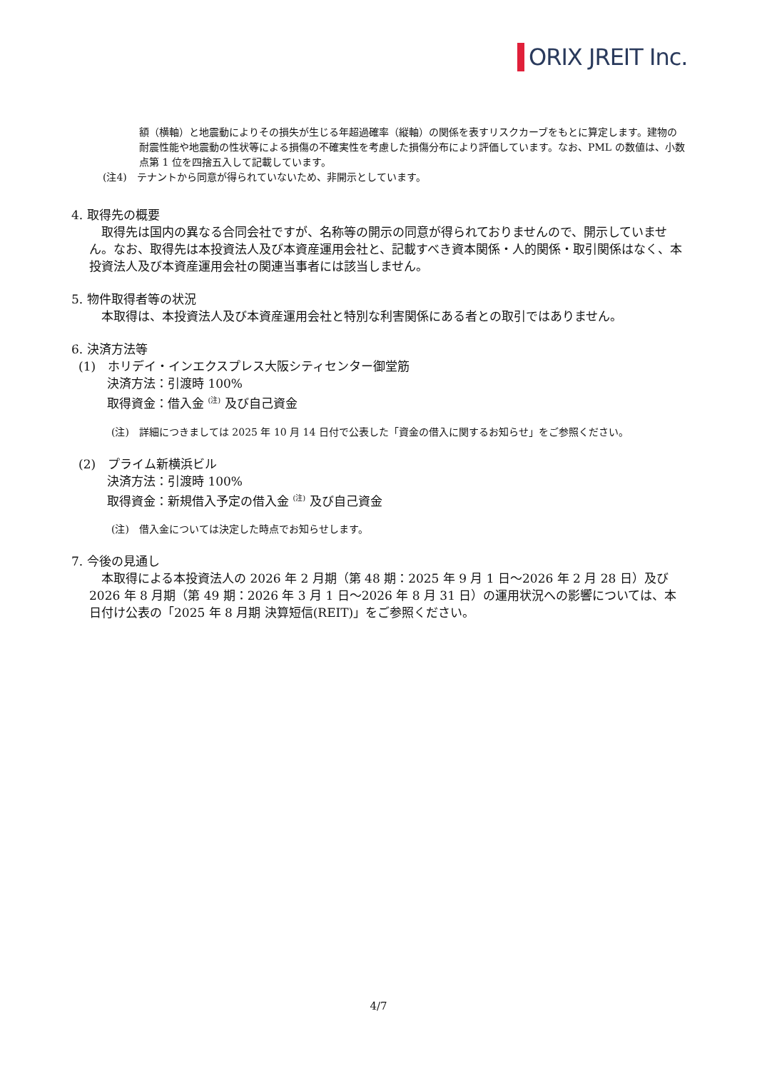ORIX JREIT Inc.
額（横軸）と地震動によりその損失が生じる年超過確率（縦軸）の関係を表すリスクカーブをもとに算定します。建物の耐震性能や地震動の性状等による損傷の不確実性を考慮した損傷分布により評価しています。なお、PML の数値は、小数点第 1 位を四捨五入して記載しています。
(注4)　テナントから同意が得られていないため、非開示としています。
4. 取得先の概要
　取得先は国内の異なる合同会社ですが、名称等の開示の同意が得られておりませんので、開示していません。なお、取得先は本投資法人及び本資産運用会社と、記載すべき資本関係・人的関係・取引関係はなく、本投資法人及び本資産運用会社の関連当事者には該当しません。
5. 物件取得者等の状況
　本取得は、本投資法人及び本資産運用会社と特別な利害関係にある者との取引ではありません。
6. 決済方法等
(1)　ホリデイ・インエクスプレス大阪シティセンター御堂筋
決済方法：引渡時 100%
取得資金：借入金 <sup>(注)</sup> 及び自己資金
(注)　詳細につきましては 2025 年 10 月 14 日付で公表した「資金の借入に関するお知らせ」をご参照ください。
(2)　プライム新横浜ビル
決済方法：引渡時 100%
取得資金：新規借入予定の借入金 <sup>(注)</sup> 及び自己資金
(注)　借入金については決定した時点でお知らせします。
7. 今後の見通し
　本取得による本投資法人の 2026 年 2 月期（第 48 期：2025 年 9 月 1 日～2026 年 2 月 28 日）及び 2026 年 8 月期（第 49 期：2026 年 3 月 1 日～2026 年 8 月 31 日）の運用状況への影響については、本日付け公表の「2025 年 8 月期 決算短信(REIT)」をご参照ください。
4/7